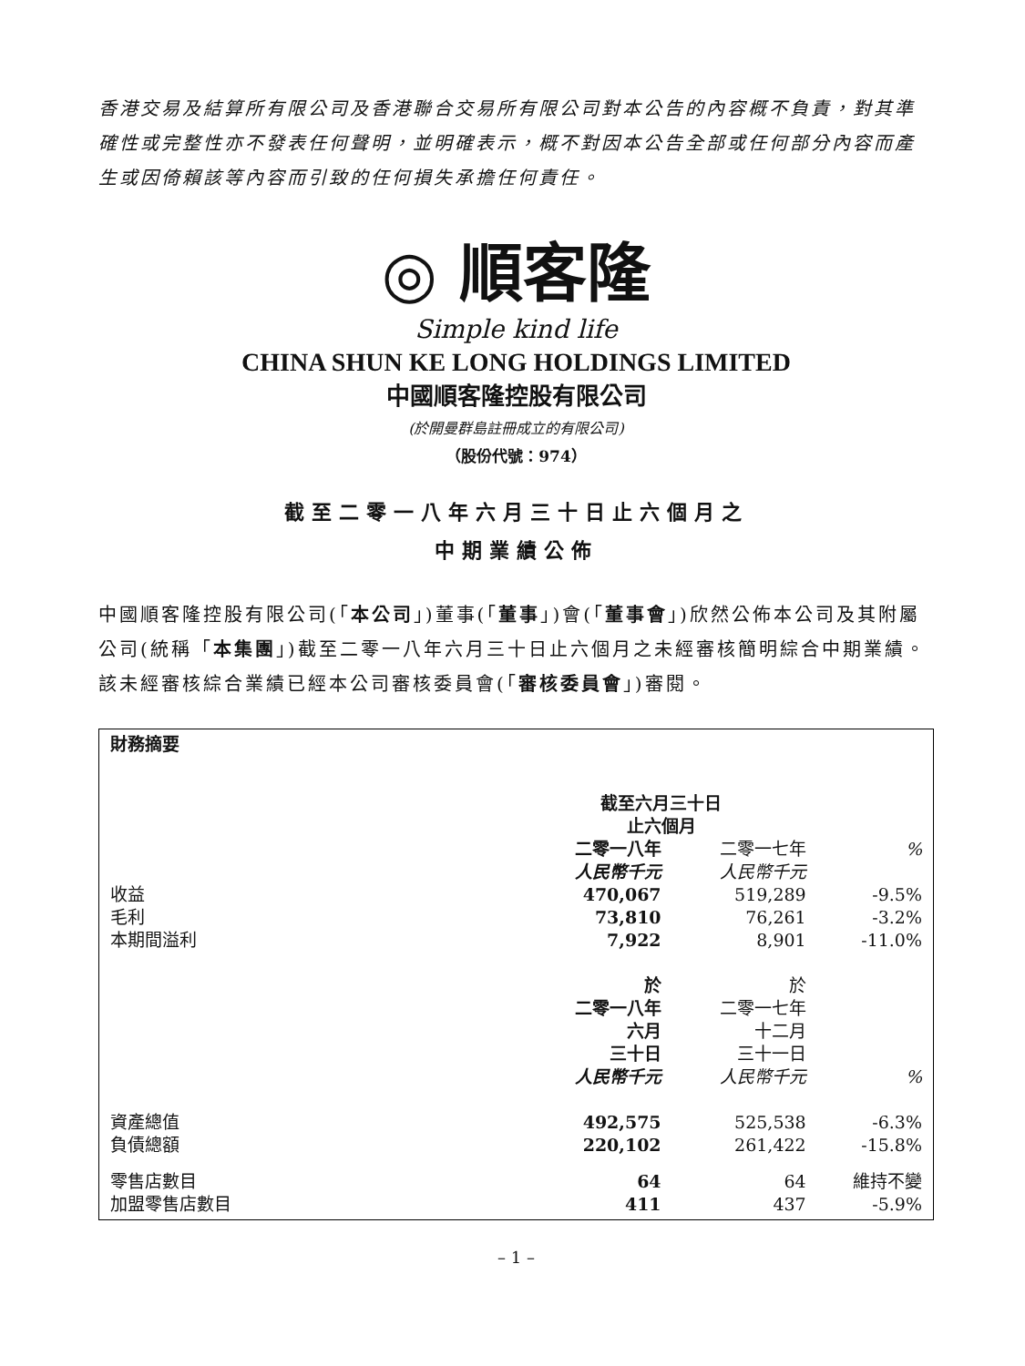香港交易及結算所有限公司及香港聯合交易所有限公司對本公告的內容概不負責，對其準確性或完整性亦不發表任何聲明，並明確表示，概不對因本公告全部或任何部分內容而產生或因倚賴該等內容而引致的任何損失承擔任何責任。
◎ 順客隆
Simple kind life
CHINA SHUN KE LONG HOLDINGS LIMITED
中國順客隆控股有限公司
(於開曼群島註冊成立的有限公司)
（股份代號：974）
截至二零一八年六月三十日止六個月之
中期業績公佈
中國順客隆控股有限公司(「本公司」)董事(「董事」)會(「董事會」)欣然公佈本公司及其附屬公司(統稱「本集團」)截至二零一八年六月三十日止六個月之未經審核簡明綜合中期業績。該未經審核綜合業績已經本公司審核委員會(「審核委員會」)審閱。
| 財務摘要 | | | |
| | 截至六月三十日 止六個月 | | |
| | 二零一八年 人民幣千元 | 二零一七年 人民幣千元 | % |
| 收益 | 470,067 | 519,289 | -9.5% |
| 毛利 | 73,810 | 76,261 | -3.2% |
| 本期間溢利 | 7,922 | 8,901 | -11.0% |
| | 於 二零一八年 六月 三十日 人民幣千元 | 於 二零一七年 十二月 三十一日 人民幣千元 | % |
| 資產總值 | 492,575 | 525,538 | -6.3% |
| 負債總額 | 220,102 | 261,422 | -15.8% |
| 零售店數目 | 64 | 64 | 維持不變 |
| 加盟零售店數目 | 411 | 437 | -5.9% |
– 1 –